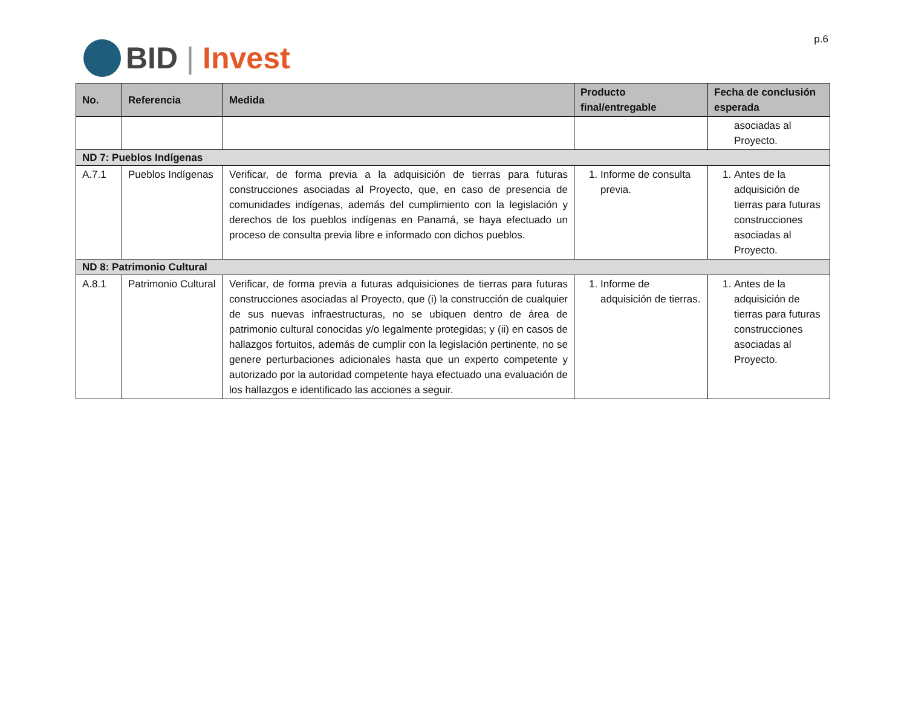BID | Invest
p.6
| No. | Referencia | Medida | Producto final/entregable | Fecha de conclusión esperada |
| --- | --- | --- | --- | --- |
| | | | | asociadas al Proyecto. |
| ND 7: Pueblos Indígenas | | | | |
| A.7.1 | Pueblos Indígenas | Verificar, de forma previa a la adquisición de tierras para futuras construcciones asociadas al Proyecto, que, en caso de presencia de comunidades indígenas, además del cumplimiento con la legislación y derechos de los pueblos indígenas en Panamá, se haya efectuado un proceso de consulta previa libre e informado con dichos pueblos. | 1. Informe de consulta previa. | 1. Antes de la adquisición de tierras para futuras construcciones asociadas al Proyecto. |
| ND 8: Patrimonio Cultural | | | | |
| A.8.1 | Patrimonio Cultural | Verificar, de forma previa a futuras adquisiciones de tierras para futuras construcciones asociadas al Proyecto, que (i) la construcción de cualquier de sus nuevas infraestructuras, no se ubiquen dentro de área de patrimonio cultural conocidas y/o legalmente protegidas; y (ii) en casos de hallazgos fortuitos, además de cumplir con la legislación pertinente, no se genere perturbaciones adicionales hasta que un experto competente y autorizado por la autoridad competente haya efectuado una evaluación de los hallazgos e identificado las acciones a seguir. | 1. Informe de adquisición de tierras. | 1. Antes de la adquisición de tierras para futuras construcciones asociadas al Proyecto. |